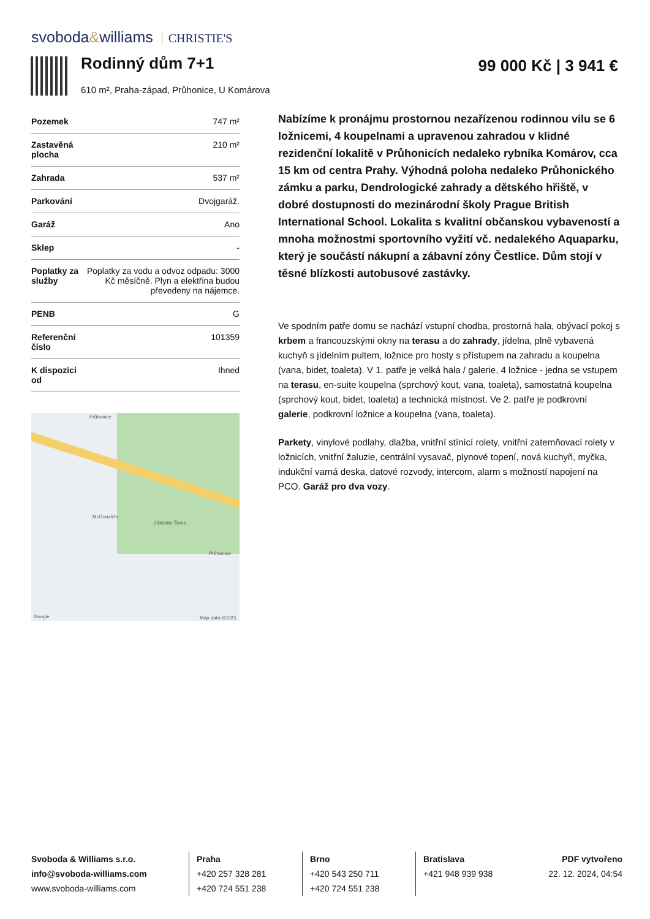svoboda&williams CHRISTIE'S
Rodinný dům 7+1
610 m², Praha-západ, Průhonice, U Komárova
99 000 Kč | 3 941 €
| Pozemek | 747 m² |
| Zastavěná plocha | 210 m² |
| Zahrada | 537 m² |
| Parkování | Dvojgaráž. |
| Garáž | Ano |
| Sklep | - |
| Poplatky za služby | Poplatky za vodu a odvoz odpadu: 3000 Kč měsíčně. Plyn a elektřina budou převedeny na nájemce. |
| PENB | G |
| Referenční číslo | 101359 |
| K dispozici od | Ihned |
Průhonice
McDonald's
Základní Škola
Průhonice
Google Map data ©2023
Nabízíme k pronájmu prostornou nezařízenou rodinnou vilu se 6 ložnicemi, 4 koupelnami a upravenou zahradou v klidné rezidenční lokalitě v Průhonicích nedaleko rybníka Komárov, cca 15 km od centra Prahy. Výhodná poloha nedaleko Průhonického zámku a parku, Dendrologické zahrady a dětského hřiště, v dobré dostupnosti do mezinárodní školy Prague British International School. Lokalita s kvalitní občanskou vybaveností a mnoha možnostmi sportovního vyžití vč. nedalekého Aquaparku, který je součástí nákupní a zábavní zóny Čestlice. Dům stojí v těsné blízkosti autobusové zastávky.
Ve spodním patře domu se nachází vstupní chodba, prostorná hala, obývací pokoj s krbem a francouzskými okny na terasu a do zahrady, jídelna, plně vybavená kuchyň s jídelním pultem, ložnice pro hosty s přístupem na zahradu a koupelna (vana, bidet, toaleta). V 1. patře je velká hala / galerie, 4 ložnice - jedna se vstupem na terasu, en-suite koupelna (sprchový kout, vana, toaleta), samostatná koupelna (sprchový kout, bidet, toaleta) a technická místnost. Ve 2. patře je podkrovní galerie, podkrovní ložnice a koupelna (vana, toaleta).
Parkety, vinylové podlahy, dlažba, vnitřní stínící rolety, vnitřní zatemňovací rolety v ložnicích, vnitřní žaluzie, centrální vysavač, plynové topení, nová kuchyň, myčka, indukční varná deska, datové rozvody, intercom, alarm s možností napojení na PCO. Garáž pro dva vozy.
Svoboda & Williams s.r.o.
info@svoboda-williams.com
www.svoboda-williams.com
Praha
+420 257 328 281
+420 724 551 238
Brno
+420 543 250 711
+420 724 551 238
Bratislava
+421 948 939 938
PDF vytvořeno
22. 12. 2024, 04:54